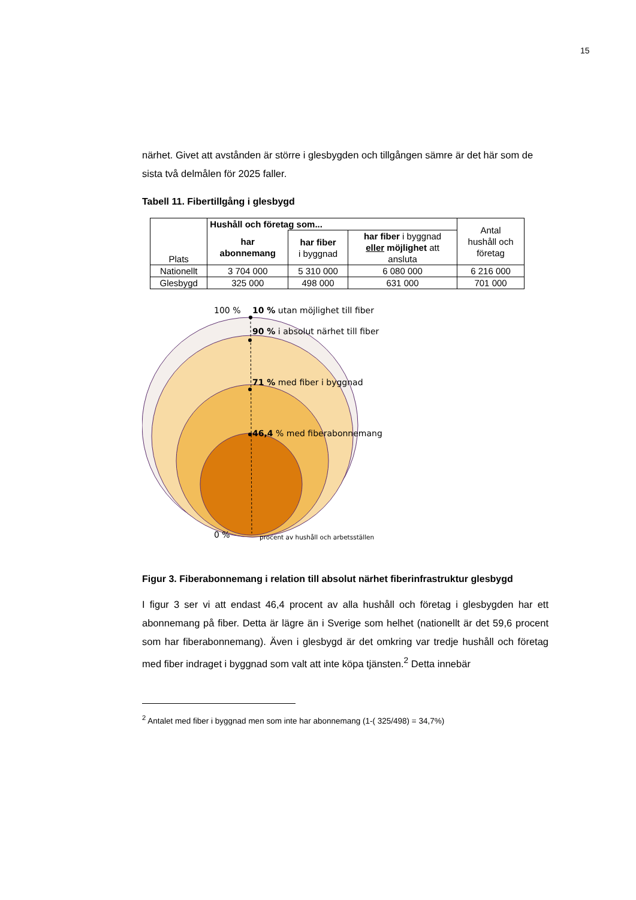15
närhet. Givet att avstånden är större i glesbygden och tillgången sämre är det här som de sista två delmålen för 2025 faller.
Tabell 11. Fibertillgång i glesbygd
| Plats | Hushåll och företag som... | | | Antal hushåll och företag |
| --- | --- | --- | --- | --- |
| | har abonnemang | har fiber i byggnad | har fiber i byggnad eller möjlighet att ansluta | |
| Nationellt | 3 704 000 | 5 310 000 | 6 080 000 | 6 216 000 |
| Glesbygd | 325 000 | 498 000 | 631 000 | 701 000 |
100 %
10 % utan möjlighet till fiber
90 % i absolut närhet till fiber
71 % med fiber i byggnad
46,4 % med fiberabonnemang
0 %
procent av hushåll och arbetsställen
Figur 3. Fiberabonnemang i relation till absolut närhet fiberinfrastruktur glesbygd
I figur 3 ser vi att endast 46,4 procent av alla hushåll och företag i glesbygden har ett abonnemang på fiber. Detta är lägre än i Sverige som helhet (nationellt är det 59,6 procent som har fiberabonnemang). Även i glesbygd är det omkring var tredje hushåll och företag med fiber indraget i byggnad som valt att inte köpa tjänsten.<sup>2</sup> Detta innebär
<sup>2</sup> Antalet med fiber i byggnad men som inte har abonnemang (1-( 325/498) = 34,7%)